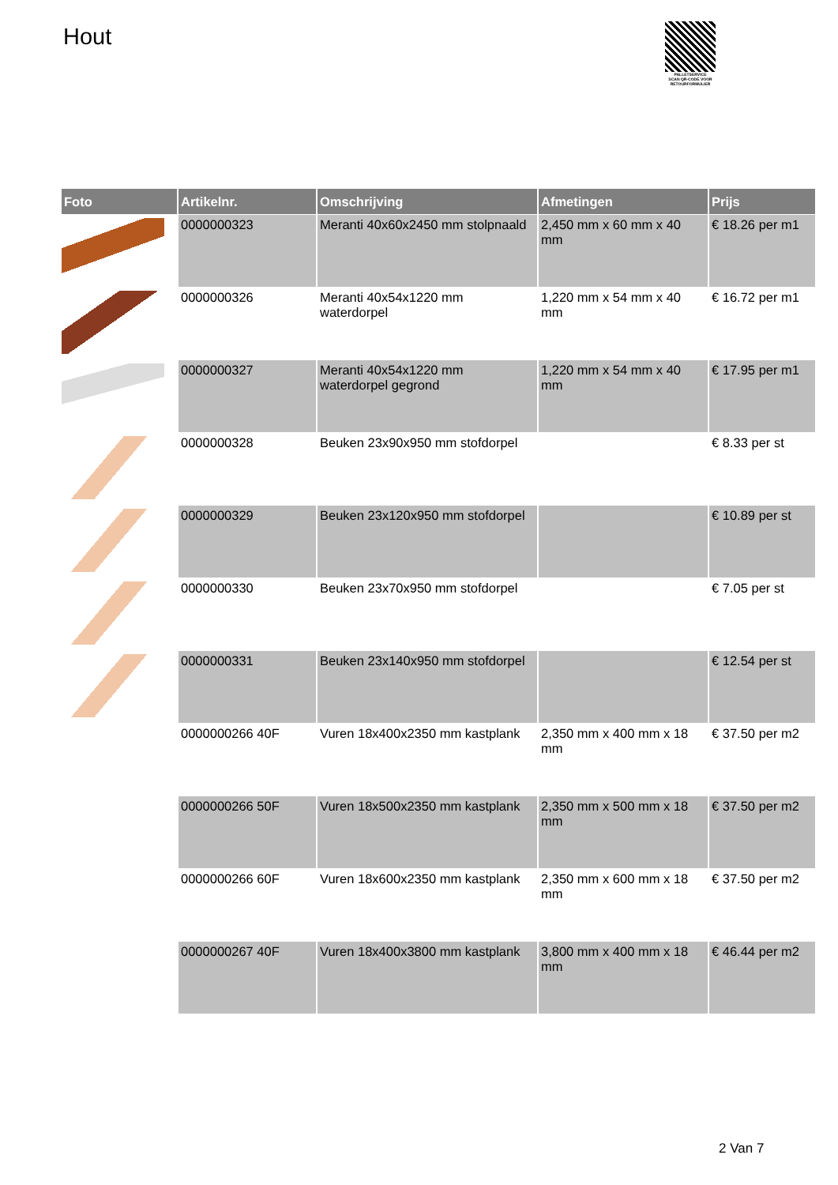Hout
PALLETSERVICE
SCAN QR-CODE VOOR RETOURFORMULIER
| Foto | Artikelnr. | Omschrijving | Afmetingen | Prijs |
| --- | --- | --- | --- | --- |
| | 0000000323 | Meranti 40x60x2450 mm stolpnaald | 2,450 mm x 60 mm x 40 mm | € 18.26 per m1 |
| | 0000000326 | Meranti 40x54x1220 mm waterdorpel | 1,220 mm x 54 mm x 40 mm | € 16.72 per m1 |
| | 0000000327 | Meranti 40x54x1220 mm waterdorpel gegrond | 1,220 mm x 54 mm x 40 mm | € 17.95 per m1 |
| | 0000000328 | Beuken 23x90x950 mm stofdorpel | | € 8.33 per st |
| | 0000000329 | Beuken 23x120x950 mm stofdorpel | | € 10.89 per st |
| | 0000000330 | Beuken 23x70x950 mm stofdorpel | | € 7.05 per st |
| | 0000000331 | Beuken 23x140x950 mm stofdorpel | | € 12.54 per st |
| | 0000000266 40F | Vuren 18x400x2350 mm kastplank | 2,350 mm x 400 mm x 18 mm | € 37.50 per m2 |
| | 0000000266 50F | Vuren 18x500x2350 mm kastplank | 2,350 mm x 500 mm x 18 mm | € 37.50 per m2 |
| | 0000000266 60F | Vuren 18x600x2350 mm kastplank | 2,350 mm x 600 mm x 18 mm | € 37.50 per m2 |
| | 0000000267 40F | Vuren 18x400x3800 mm kastplank | 3,800 mm x 400 mm x 18 mm | € 46.44 per m2 |
2 Van 7